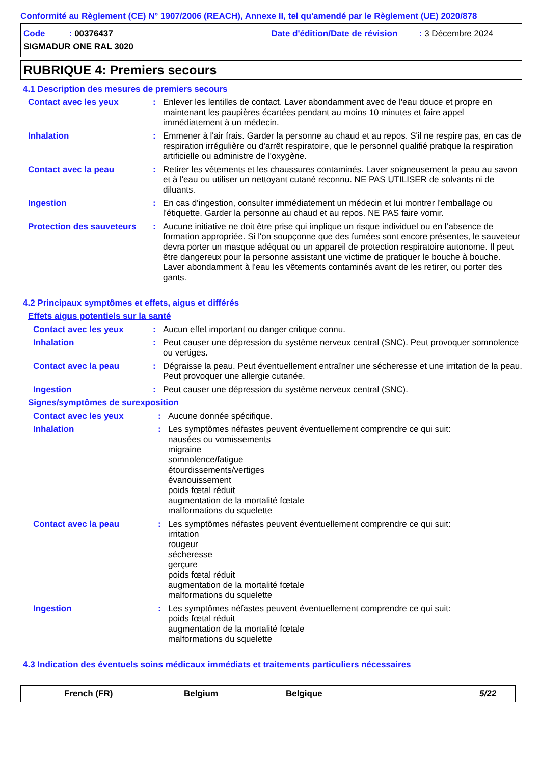Conformité au Règlement (CE) N° 1907/2006 (REACH), Annexe II, tel qu'amendé par le Règlement (UE) 2020/878
Code : 00376437
Date d'édition/Date de révision : 3 Décembre 2024
SIGMADUR ONE RAL 3020
RUBRIQUE 4: Premiers secours
4.1 Description des mesures de premiers secours
Contact avec les yeux : Enlever les lentilles de contact. Laver abondamment avec de l'eau douce et propre en maintenant les paupières écartées pendant au moins 10 minutes et faire appel immédiatement à un médecin.
Inhalation : Emmener à l'air frais. Garder la personne au chaud et au repos. S'il ne respire pas, en cas de respiration irrégulière ou d'arrêt respiratoire, que le personnel qualifié pratique la respiration artificielle ou administre de l'oxygène.
Contact avec la peau : Retirer les vêtements et les chaussures contaminés. Laver soigneusement la peau au savon et à l'eau ou utiliser un nettoyant cutané reconnu. NE PAS UTILISER de solvants ni de diluants.
Ingestion : En cas d'ingestion, consulter immédiatement un médecin et lui montrer l'emballage ou l'étiquette. Garder la personne au chaud et au repos. NE PAS faire vomir.
Protection des sauveteurs
: Aucune initiative ne doit être prise qui implique un risque individuel ou en l’absence de formation appropriée. Si l'on soupçonne que des fumées sont encore présentes, le sauveteur devra porter un masque adéquat ou un appareil de protection respiratoire autonome. Il peut être dangereux pour la personne assistant une victime de pratiquer le bouche à bouche. Laver abondamment à l'eau les vêtements contaminés avant de les retirer, ou porter des gants.
4.2 Principaux symptômes et effets, aigus et différés
Effets aigus potentiels sur la santé
Contact avec les yeux : Aucun effet important ou danger critique connu.
Inhalation : Peut causer une dépression du système nerveux central (SNC). Peut provoquer somnolence ou vertiges.
Contact avec la peau : Dégraisse la peau. Peut éventuellement entraîner une sécheresse et une irritation de la peau. Peut provoquer une allergie cutanée.
Ingestion : Peut causer une dépression du système nerveux central (SNC).
Signes/symptômes de surexposition
Contact avec les yeux : Aucune donnée spécifique.
Inhalation : Les symptômes néfastes peuvent éventuellement comprendre ce qui suit:
nausées ou vomissements
migraine
somnolence/fatigue
étourdissements/vertiges
évanouissement
poids fœtal réduit
augmentation de la mortalité fœtale
malformations du squelette
Contact avec la peau : Les symptômes néfastes peuvent éventuellement comprendre ce qui suit:
irritation
rougeur
sécheresse
gerçure
poids fœtal réduit
augmentation de la mortalité fœtale
malformations du squelette
Ingestion : Les symptômes néfastes peuvent éventuellement comprendre ce qui suit:
poids fœtal réduit
augmentation de la mortalité fœtale
malformations du squelette
4.3 Indication des éventuels soins médicaux immédiats et traitements particuliers nécessaires
French (FR) Belgium Belgique 5/22